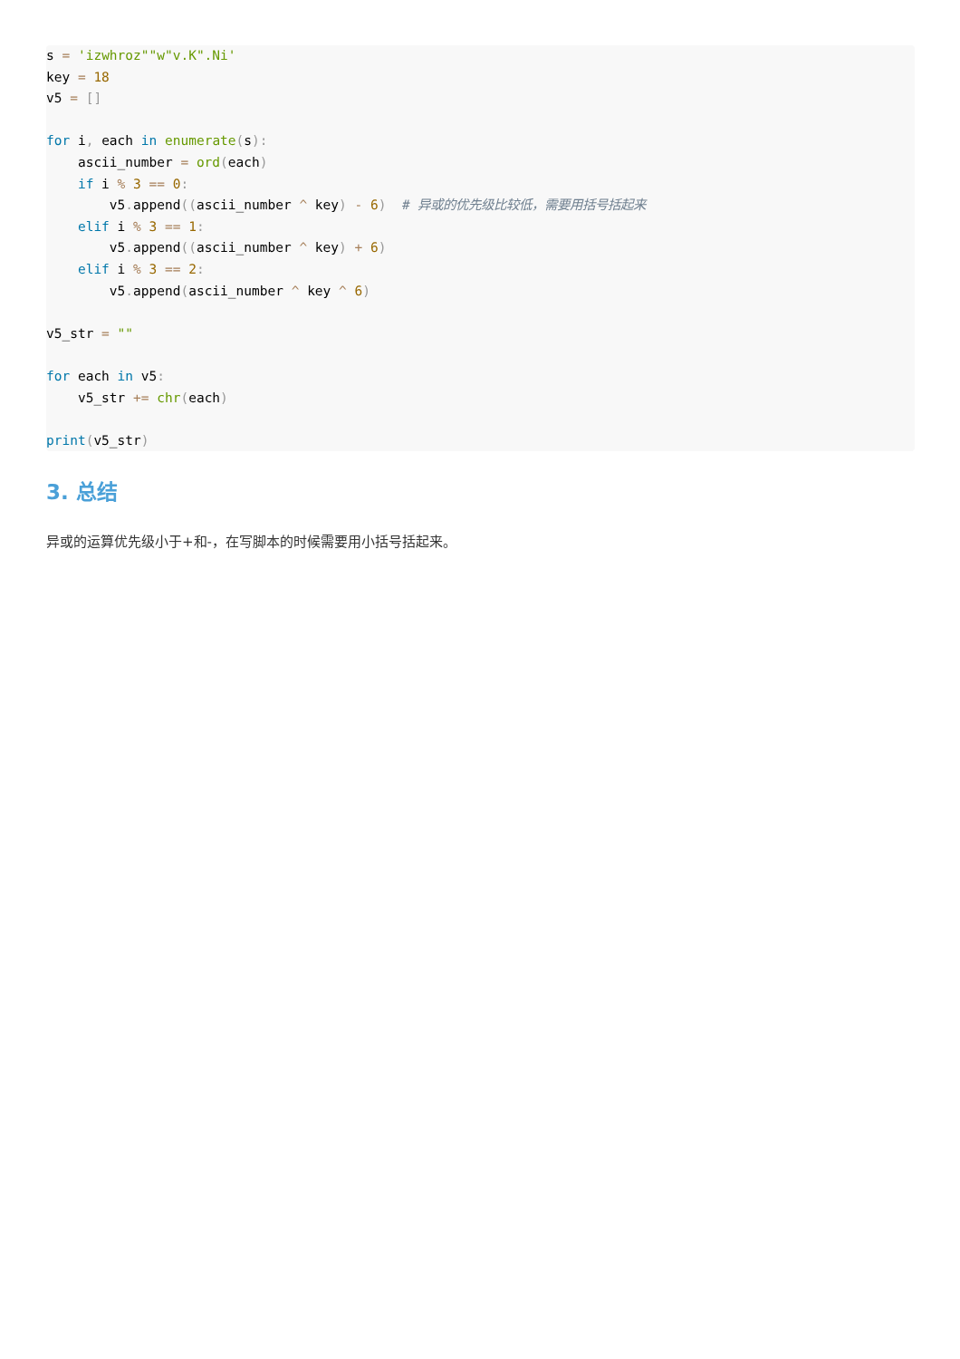s = 'izwhroz""w"v.K".Ni'
key = 18
v5 = []

for i, each in enumerate(s):
    ascii_number = ord(each)
    if i % 3 == 0:
        v5. append((ascii_number ^ key) - 6)  # 异或的优先级比较低，需要用括号括起来
    elif i % 3 == 1:
        v5. append((ascii_number ^ key) + 6)
    elif i % 3 == 2:
        v5. append(ascii_number ^ key ^ 6)

v5_str = ""

for each in v5:
    v5_str += chr(each)

print(v5_str)
3. 总结
异或的运算优先级小于+和-，在写脚本的时候需要用小括号括起来。